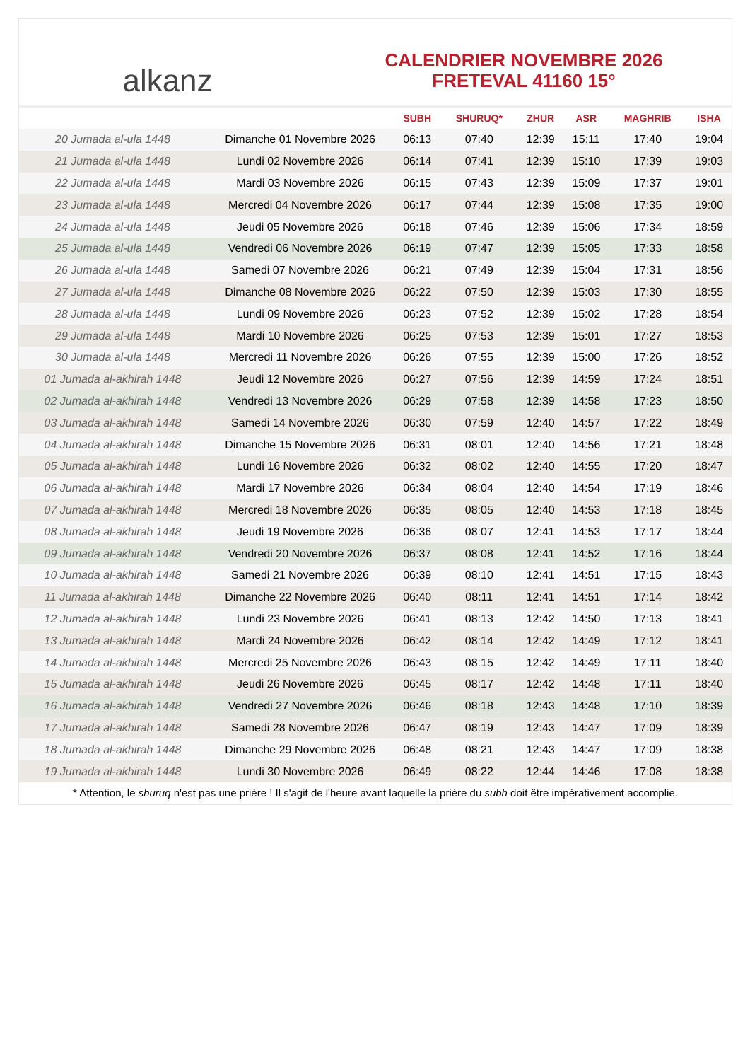alkanz
CALENDRIER NOVEMBRE 2026
FRETEVAL 41160 15°
| | | SUBH | SHURUQ* | ZHUR | ASR | MAGHRIB | ISHA |
| --- | --- | --- | --- | --- | --- | --- | --- |
| 20 Jumada al-ula 1448 | Dimanche 01 Novembre 2026 | 06:13 | 07:40 | 12:39 | 15:11 | 17:40 | 19:04 |
| 21 Jumada al-ula 1448 | Lundi 02 Novembre 2026 | 06:14 | 07:41 | 12:39 | 15:10 | 17:39 | 19:03 |
| 22 Jumada al-ula 1448 | Mardi 03 Novembre 2026 | 06:15 | 07:43 | 12:39 | 15:09 | 17:37 | 19:01 |
| 23 Jumada al-ula 1448 | Mercredi 04 Novembre 2026 | 06:17 | 07:44 | 12:39 | 15:08 | 17:35 | 19:00 |
| 24 Jumada al-ula 1448 | Jeudi 05 Novembre 2026 | 06:18 | 07:46 | 12:39 | 15:06 | 17:34 | 18:59 |
| 25 Jumada al-ula 1448 | Vendredi 06 Novembre 2026 | 06:19 | 07:47 | 12:39 | 15:05 | 17:33 | 18:58 |
| 26 Jumada al-ula 1448 | Samedi 07 Novembre 2026 | 06:21 | 07:49 | 12:39 | 15:04 | 17:31 | 18:56 |
| 27 Jumada al-ula 1448 | Dimanche 08 Novembre 2026 | 06:22 | 07:50 | 12:39 | 15:03 | 17:30 | 18:55 |
| 28 Jumada al-ula 1448 | Lundi 09 Novembre 2026 | 06:23 | 07:52 | 12:39 | 15:02 | 17:28 | 18:54 |
| 29 Jumada al-ula 1448 | Mardi 10 Novembre 2026 | 06:25 | 07:53 | 12:39 | 15:01 | 17:27 | 18:53 |
| 30 Jumada al-ula 1448 | Mercredi 11 Novembre 2026 | 06:26 | 07:55 | 12:39 | 15:00 | 17:26 | 18:52 |
| 01 Jumada al-akhirah 1448 | Jeudi 12 Novembre 2026 | 06:27 | 07:56 | 12:39 | 14:59 | 17:24 | 18:51 |
| 02 Jumada al-akhirah 1448 | Vendredi 13 Novembre 2026 | 06:29 | 07:58 | 12:39 | 14:58 | 17:23 | 18:50 |
| 03 Jumada al-akhirah 1448 | Samedi 14 Novembre 2026 | 06:30 | 07:59 | 12:40 | 14:57 | 17:22 | 18:49 |
| 04 Jumada al-akhirah 1448 | Dimanche 15 Novembre 2026 | 06:31 | 08:01 | 12:40 | 14:56 | 17:21 | 18:48 |
| 05 Jumada al-akhirah 1448 | Lundi 16 Novembre 2026 | 06:32 | 08:02 | 12:40 | 14:55 | 17:20 | 18:47 |
| 06 Jumada al-akhirah 1448 | Mardi 17 Novembre 2026 | 06:34 | 08:04 | 12:40 | 14:54 | 17:19 | 18:46 |
| 07 Jumada al-akhirah 1448 | Mercredi 18 Novembre 2026 | 06:35 | 08:05 | 12:40 | 14:53 | 17:18 | 18:45 |
| 08 Jumada al-akhirah 1448 | Jeudi 19 Novembre 2026 | 06:36 | 08:07 | 12:41 | 14:53 | 17:17 | 18:44 |
| 09 Jumada al-akhirah 1448 | Vendredi 20 Novembre 2026 | 06:37 | 08:08 | 12:41 | 14:52 | 17:16 | 18:44 |
| 10 Jumada al-akhirah 1448 | Samedi 21 Novembre 2026 | 06:39 | 08:10 | 12:41 | 14:51 | 17:15 | 18:43 |
| 11 Jumada al-akhirah 1448 | Dimanche 22 Novembre 2026 | 06:40 | 08:11 | 12:41 | 14:51 | 17:14 | 18:42 |
| 12 Jumada al-akhirah 1448 | Lundi 23 Novembre 2026 | 06:41 | 08:13 | 12:42 | 14:50 | 17:13 | 18:41 |
| 13 Jumada al-akhirah 1448 | Mardi 24 Novembre 2026 | 06:42 | 08:14 | 12:42 | 14:49 | 17:12 | 18:41 |
| 14 Jumada al-akhirah 1448 | Mercredi 25 Novembre 2026 | 06:43 | 08:15 | 12:42 | 14:49 | 17:11 | 18:40 |
| 15 Jumada al-akhirah 1448 | Jeudi 26 Novembre 2026 | 06:45 | 08:17 | 12:42 | 14:48 | 17:11 | 18:40 |
| 16 Jumada al-akhirah 1448 | Vendredi 27 Novembre 2026 | 06:46 | 08:18 | 12:43 | 14:48 | 17:10 | 18:39 |
| 17 Jumada al-akhirah 1448 | Samedi 28 Novembre 2026 | 06:47 | 08:19 | 12:43 | 14:47 | 17:09 | 18:39 |
| 18 Jumada al-akhirah 1448 | Dimanche 29 Novembre 2026 | 06:48 | 08:21 | 12:43 | 14:47 | 17:09 | 18:38 |
| 19 Jumada al-akhirah 1448 | Lundi 30 Novembre 2026 | 06:49 | 08:22 | 12:44 | 14:46 | 17:08 | 18:38 |
* Attention, le shuruq n'est pas une prière ! Il s'agit de l'heure avant laquelle la prière du subh doit être impérativement accomplie.